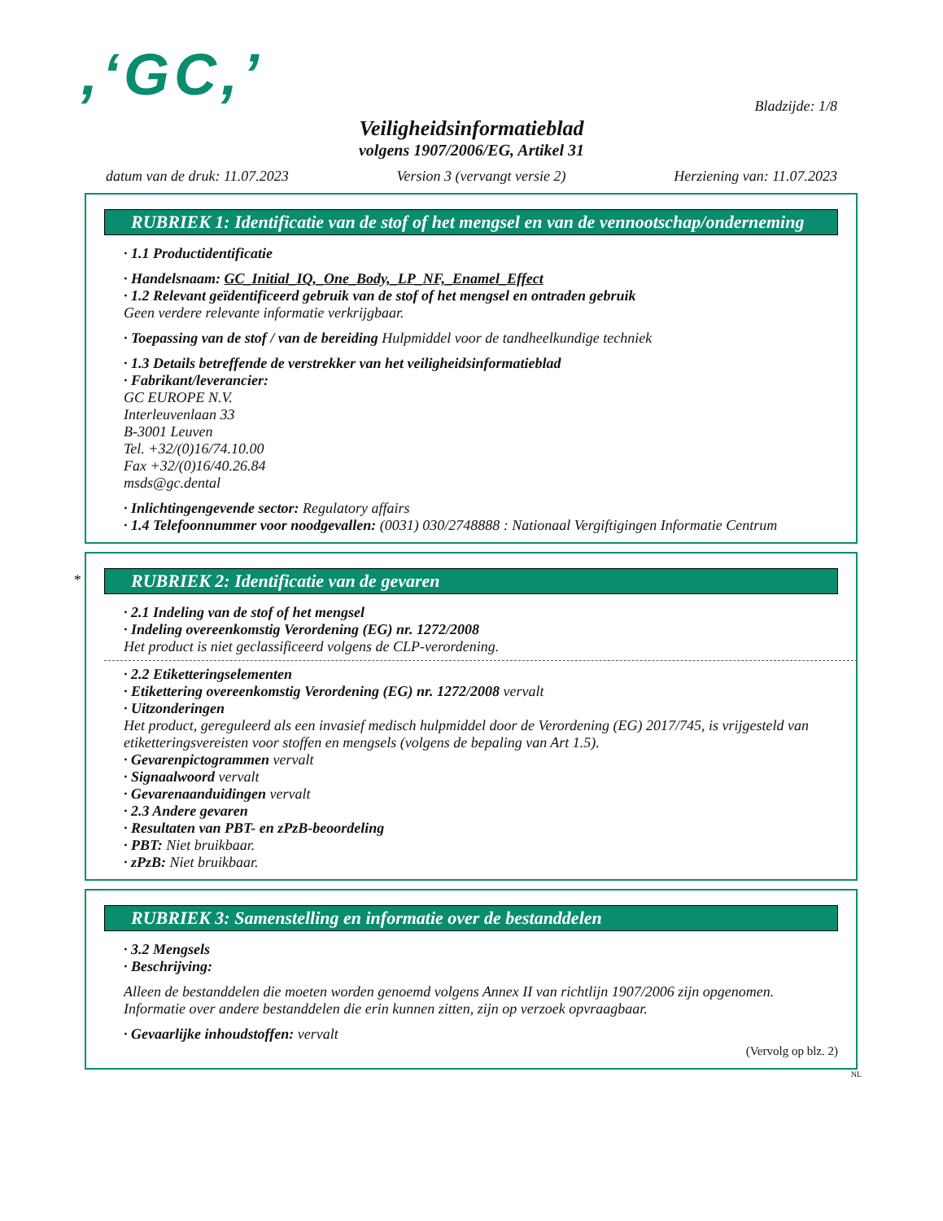,‘GC,’
Bladzijde: 1/8
Veiligheidsinformatieblad
volgens 1907/2006/EG, Artikel 31
datum van de druk: 11.07.2023 Version 3 (vervangt versie 2) Herziening van: 11.07.2023
RUBRIEK 1: Identificatie van de stof of het mengsel en van de vennootschap/onderneming
· 1.1 Productidentificatie
· Handelsnaam: GC_Initial_IQ,_One_Body,_LP_NF,_Enamel_Effect
· 1.2 Relevant geïdentificeerd gebruik van de stof of het mengsel en ontraden gebruik
Geen verdere relevante informatie verkrijgbaar.
· Toepassing van de stof / van de bereiding Hulpmiddel voor de tandheelkundige techniek
· 1.3 Details betreffende de verstrekker van het veiligheidsinformatieblad
· Fabrikant/leverancier:
GC EUROPE N.V.
Interleuvenlaan 33
B-3001 Leuven
Tel. +32/(0)16/74.10.00
Fax +32/(0)16/40.26.84
msds@gc.dental
· Inlichtingengevende sector: Regulatory affairs
· 1.4 Telefoonnummer voor noodgevallen: (0031) 030/2748888 : Nationaal Vergiftigingen Informatie Centrum
*
RUBRIEK 2: Identificatie van de gevaren
· 2.1 Indeling van de stof of het mengsel
· Indeling overeenkomstig Verordening (EG) nr. 1272/2008
Het product is niet geclassificeerd volgens de CLP-verordening.
· 2.2 Etiketteringselementen
· Etikettering overeenkomstig Verordening (EG) nr. 1272/2008 vervalt
· Uitzonderingen
Het product, gereguleerd als een invasief medisch hulpmiddel door de Verordening (EG) 2017/745, is vrijgesteld van etiketteringsvereisten voor stoffen en mengsels (volgens de bepaling van Art 1.5).
· Gevarenpictogrammen vervalt
· Signaalwoord vervalt
· Gevarenaanduidingen vervalt
· 2.3 Andere gevaren
· Resultaten van PBT- en zPzB-beoordeling
· PBT: Niet bruikbaar.
· zPzB: Niet bruikbaar.
RUBRIEK 3: Samenstelling en informatie over de bestanddelen
· 3.2 Mengsels
· Beschrijving:
Alleen de bestanddelen die moeten worden genoemd volgens Annex II van richtlijn 1907/2006 zijn opgenomen. Informatie over andere bestanddelen die erin kunnen zitten, zijn op verzoek opvraagbaar.
· Gevaarlijke inhoudstoffen: vervalt
(Vervolg op blz. 2)
NL